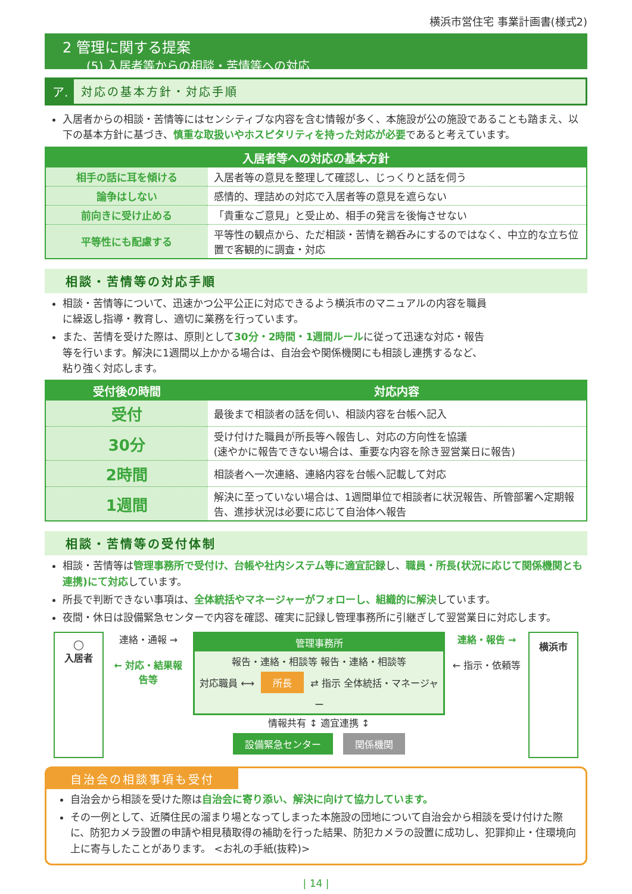横浜市営住宅 事業計画書(様式2)
2 管理に関する提案
(5) 入居者等からの相談・苦情等への対応
ア. 対応の基本方針・対応手順
入居者からの相談・苦情等にはセンシティブな内容を含む情報が多く、本施設が公の施設であることも踏まえ、以下の基本方針に基づき、慎重な取扱いやホスピタリティを持った対応が必要であると考えています。
| 入居者等への対応の基本方針 | |
| --- | --- |
| 相手の話に耳を傾ける | 入居者等の意見を整理して確認し、じっくりと話を伺う |
| 論争はしない | 感情的、理詰めの対応で入居者等の意見を遮らない |
| 前向きに受け止める | 「貴重なご意見」と受止め、相手の発言を後悔させない |
| 平等性にも配慮する | 平等性の観点から、ただ相談・苦情を鵜呑みにするのではなく、中立的な立ち位置で客観的に調査・対応 |
相談・苦情等の対応手順
相談・苦情等について、迅速かつ公平公正に対応できるよう横浜市のマニュアルの内容を職員に繰返し指導・教育し、適切に業務を行っています。
また、苦情を受けた際は、原則として30分・2時間・1週間ルールに従って迅速な対応・報告等を行います。解決に1週間以上かかる場合は、自治会や関係機関にも相談し連携するなど、粘り強く対応します。
| 受付後の時間 | 対応内容 |
| --- | --- |
| 受付 | 最後まで相談者の話を伺い、相談内容を台帳へ記入 |
| 30分 | 受け付けた職員が所長等へ報告し、対応の方向性を協議 (速やかに報告できない場合は、重要な内容を除き翌営業日に報告) |
| 2時間 | 相談者へ一次連絡、連絡内容を台帳へ記載して対応 |
| 1週間 | 解決に至っていない場合は、1週間単位で相談者に状況報告、所管部署へ定期報告、進捗状況は必要に応じて自治体へ報告 |
相談・苦情等の受付体制
相談・苦情等は管理事務所で受付け、台帳や社内システム等に適宜記録し、職員・所長(状況に応じて関係機関とも連携)にて対応しています。
所長で判断できない事項は、全体統括やマネージャーがフォローし、組織的に解決しています。
夜間・休日は設備緊急センターで内容を確認、確実に記録し管理事務所に引継ぎして翌営業日に対応します。
◯
入居者
連絡・通報 →
← 対応・結果報告等
管理事務所
報告・連絡・相談等 報告・連絡・相談等
対応職員 ⟷ 所長 ⇄ 指示 全体統括・マネージャー
情報共有 ↕ 適宜連携 ↕
設備緊急センター 関係機関
連絡・報告 →
← 指示・依頼等
横浜市
自治会の相談事項も受付
自治会から相談を受けた際は自治会に寄り添い、解決に向けて協力しています。
その一例として、近隣住民の溜まり場となってしまった本施設の団地について自治会から相談を受け付けた際に、防犯カメラ設置の申請や相見積取得の補助を行った結果、防犯カメラの設置に成功し、犯罪抑止・住環境向上に寄与したことがあります。 <お礼の手紙(抜粋)>
| 14 |